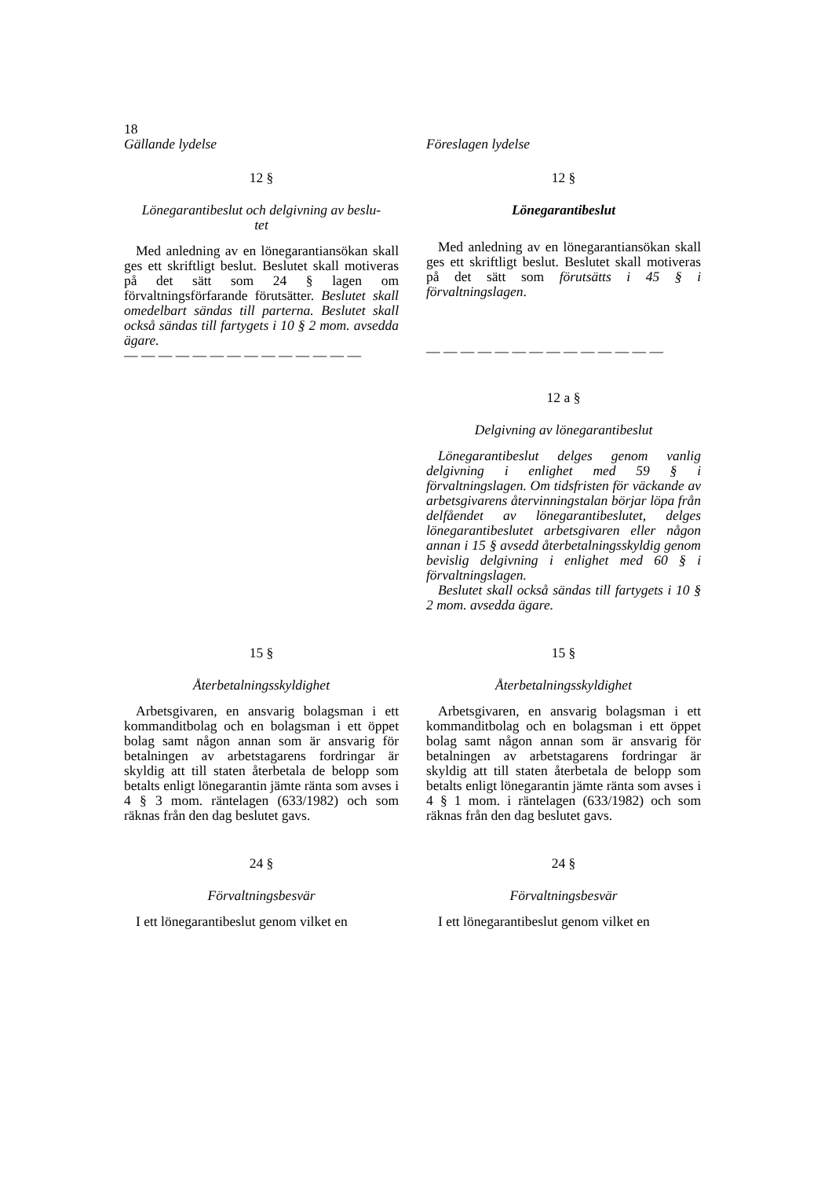18
| Gällande lydelse | | Föreslagen lydelse |
| 12 § Lönegarantibeslut och delgivning av beslu- tet Med anledning av en lönegarantiansökan skall ges ett skriftligt beslut. Beslutet skall motiveras på det sätt som 24 § lagen om förvaltningsförfarande förutsätter. Beslutet skall omedelbart sändas till parterna. Beslutet skall också sändas till fartygets i 10 § 2 mom. avsedda ägare. — — — — — — — — — — — — — — | | 12 § Lönegarantibeslut Med anledning av en lönegarantiansökan skall ges ett skriftligt beslut. Beslutet skall motiveras på det sätt som förutsätts i 45 § i förvaltningslagen . — — — — — — — — — — — — — — 12 a § Delgivning av lönegarantibeslut Lönegarantibeslut delges genom vanlig delgivning i enlighet med 59 § i förvaltningslagen. Om tidsfristen för väckande av arbetsgivarens återvinningstalan börjar löpa från delfåendet av lönegarantibeslutet, delges lönegarantibeslutet arbetsgivaren eller någon annan i 15 § avsedd återbetalningsskyldig genom bevislig delgivning i enlighet med 60 § i förvaltningslagen. Beslutet skall också sändas till fartygets i 10 § 2 mom. avsedda ägare. |
| 15 § Återbetalningsskyldighet Arbetsgivaren, en ansvarig bolagsman i ett kommanditbolag och en bolagsman i ett öppet bolag samt någon annan som är ansvarig för betalningen av arbetstagarens fordringar är skyldig att till staten återbetala de belopp som betalts enligt lönegarantin jämte ränta som avses i 4 § 3 mom. räntelagen (633/1982) och som räknas från den dag beslutet gavs. | | 15 § Återbetalningsskyldighet Arbetsgivaren, en ansvarig bolagsman i ett kommanditbolag och en bolagsman i ett öppet bolag samt någon annan som är ansvarig för betalningen av arbetstagarens fordringar är skyldig att till staten återbetala de belopp som betalts enligt lönegarantin jämte ränta som avses i 4 § 1 mom. i räntelagen (633/1982) och som räknas från den dag beslutet gavs. |
| 24 § Förvaltningsbesvär I ett lönegarantibeslut genom vilket en | | 24 § Förvaltningsbesvär I ett lönegarantibeslut genom vilket en |